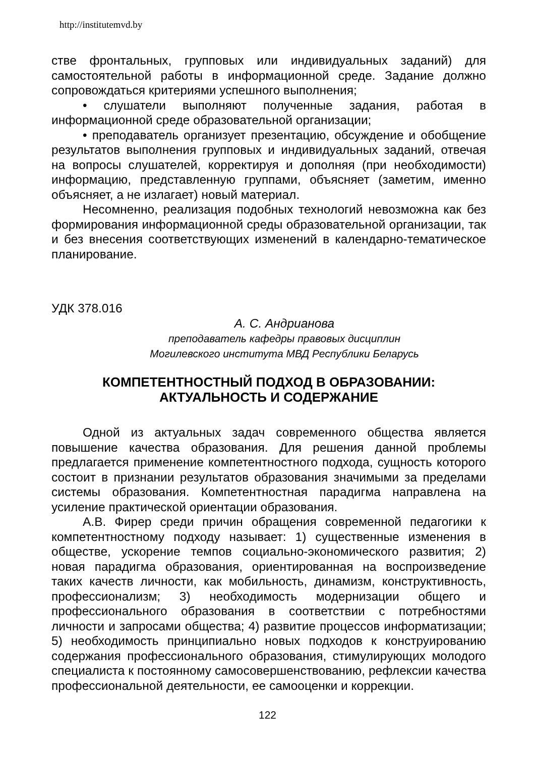http://institutemvd.by
стве фронтальных, групповых или индивидуальных заданий) для самостоятельной работы в информационной среде. Задание должно сопровождаться критериями успешного выполнения;
• слушатели выполняют полученные задания, работая в информационной среде образовательной организации;
• преподаватель организует презентацию, обсуждение и обобщение результатов выполнения групповых и индивидуальных заданий, отвечая на вопросы слушателей, корректируя и дополняя (при необходимости) информацию, представленную группами, объясняет (заметим, именно объясняет, а не излагает) новый материал.
Несомненно, реализация подобных технологий невозможна как без формирования информационной среды образовательной организации, так и без внесения соответствующих изменений в календарно-тематическое планирование.
УДК 378.016
А. С. Андрианова
преподаватель кафедры правовых дисциплин
Могилевского института МВД Республики Беларусь
КОМПЕТЕНТНОСТНЫЙ ПОДХОД В ОБРАЗОВАНИИ:
АКТУАЛЬНОСТЬ И СОДЕРЖАНИЕ
Одной из актуальных задач современного общества является повышение качества образования. Для решения данной проблемы предлагается применение компетентностного подхода, сущность которого состоит в признании результатов образования значимыми за пределами системы образования. Компетентностная парадигма направлена на усиление практической ориентации образования.
А.В. Фирер среди причин обращения современной педагогики к компетентностному подходу называет: 1) существенные изменения в обществе, ускорение темпов социально-экономического развития; 2) новая парадигма образования, ориентированная на воспроизведение таких качеств личности, как мобильность, динамизм, конструктивность, профессионализм; 3) необходимость модернизации общего и профессионального образования в соответствии с потребностями личности и запросами общества; 4) развитие процессов информатизации; 5) необходимость принципиально новых подходов к конструированию содержания профессионального образования, стимулирующих молодого специалиста к постоянному самосовершенствованию, рефлексии качества профессиональной деятельности, ее самооценки и коррекции.
122